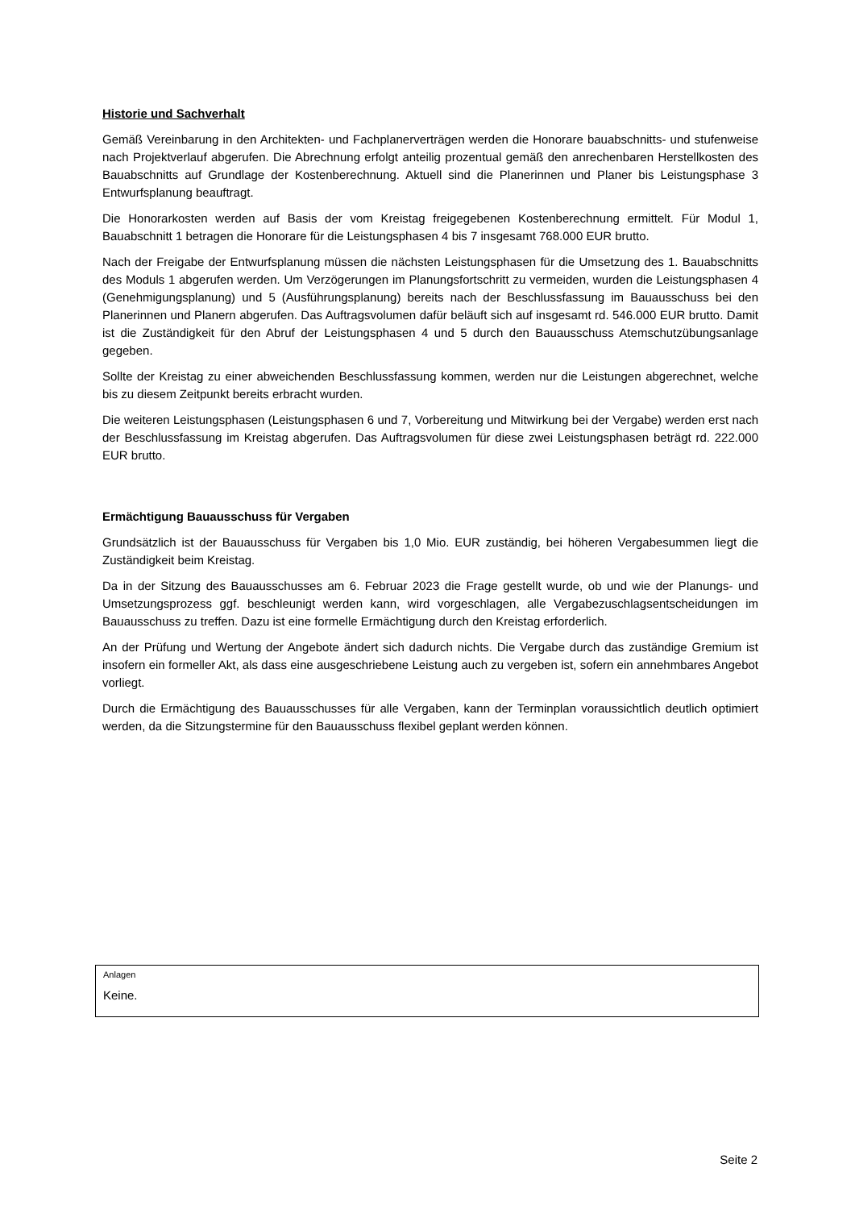Historie und Sachverhalt
Gemäß Vereinbarung in den Architekten- und Fachplanerverträgen werden die Honorare bauabschnitts- und stufenweise nach Projektverlauf abgerufen. Die Abrechnung erfolgt anteilig prozentual gemäß den anrechenbaren Herstellkosten des Bauabschnitts auf Grundlage der Kostenberechnung. Aktuell sind die Planerinnen und Planer bis Leistungsphase 3 Entwurfsplanung beauftragt.
Die Honorarkosten werden auf Basis der vom Kreistag freigegebenen Kostenberechnung ermittelt. Für Modul 1, Bauabschnitt 1 betragen die Honorare für die Leistungsphasen 4 bis 7 insgesamt 768.000 EUR brutto.
Nach der Freigabe der Entwurfsplanung müssen die nächsten Leistungsphasen für die Umsetzung des 1. Bauabschnitts des Moduls 1 abgerufen werden. Um Verzögerungen im Planungsfortschritt zu vermeiden, wurden die Leistungsphasen 4 (Genehmigungsplanung) und 5 (Ausführungsplanung) bereits nach der Beschlussfassung im Bauausschuss bei den Planerinnen und Planern abgerufen. Das Auftragsvolumen dafür beläuft sich auf insgesamt rd. 546.000 EUR brutto. Damit ist die Zuständigkeit für den Abruf der Leistungsphasen 4 und 5 durch den Bauausschuss Atemschutzübungsanlage gegeben.
Sollte der Kreistag zu einer abweichenden Beschlussfassung kommen, werden nur die Leistungen abgerechnet, welche bis zu diesem Zeitpunkt bereits erbracht wurden.
Die weiteren Leistungsphasen (Leistungsphasen 6 und 7, Vorbereitung und Mitwirkung bei der Vergabe) werden erst nach der Beschlussfassung im Kreistag abgerufen. Das Auftragsvolumen für diese zwei Leistungsphasen beträgt rd. 222.000 EUR brutto.
Ermächtigung Bauausschuss für Vergaben
Grundsätzlich ist der Bauausschuss für Vergaben bis 1,0 Mio. EUR zuständig, bei höheren Vergabesummen liegt die Zuständigkeit beim Kreistag.
Da in der Sitzung des Bauausschusses am 6. Februar 2023 die Frage gestellt wurde, ob und wie der Planungs- und Umsetzungsprozess ggf. beschleunigt werden kann, wird vorgeschlagen, alle Vergabezuschlagsentscheidungen im Bauausschuss zu treffen. Dazu ist eine formelle Ermächtigung durch den Kreistag erforderlich.
An der Prüfung und Wertung der Angebote ändert sich dadurch nichts. Die Vergabe durch das zuständige Gremium ist insofern ein formeller Akt, als dass eine ausgeschriebene Leistung auch zu vergeben ist, sofern ein annehmbares Angebot vorliegt.
Durch die Ermächtigung des Bauausschusses für alle Vergaben, kann der Terminplan voraussichtlich deutlich optimiert werden, da die Sitzungstermine für den Bauausschuss flexibel geplant werden können.
Anlagen
Keine.
Seite 2